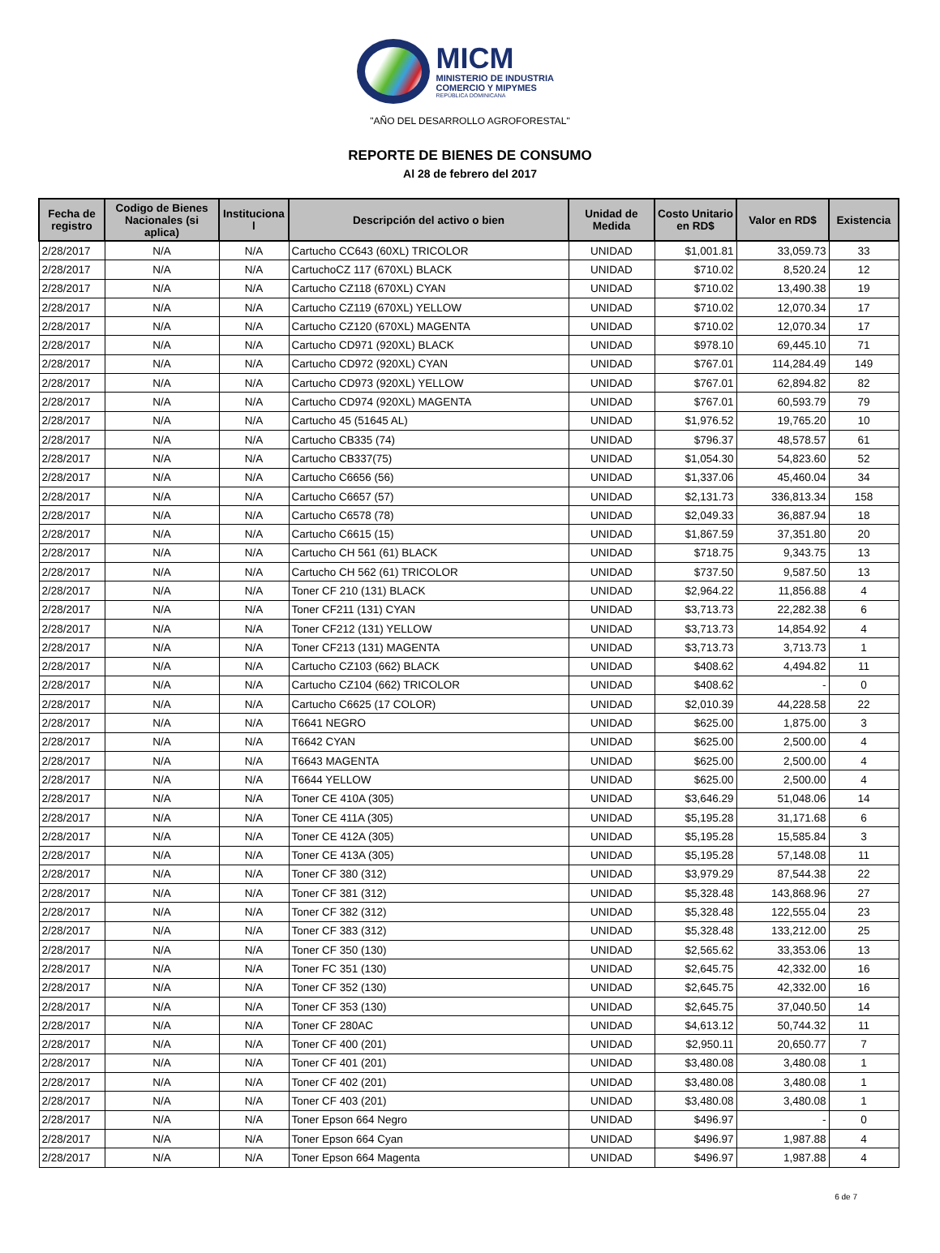MICM
MINISTERIO DE INDUSTRIA
COMERCIO Y MIPYMES
REPÚBLICA DOMINICANA
"AÑO DEL DESARROLLO AGROFORESTAL"
REPORTE DE BIENES DE CONSUMO
Al 28 de febrero del 2017
| Fecha de registro | Codigo de Bienes Nacionales (si aplica) | Instituciona l | Descripción del activo o bien | Unidad de Medida | Costo Unitario en RD$ | Valor en RD$ | Existencia |
| --- | --- | --- | --- | --- | --- | --- | --- |
| 2/28/2017 | N/A | N/A | Cartucho CC643 (60XL) TRICOLOR | UNIDAD | $1,001.81 | 33,059.73 | 33 |
| 2/28/2017 | N/A | N/A | CartuchoCZ 117 (670XL) BLACK | UNIDAD | $710.02 | 8,520.24 | 12 |
| 2/28/2017 | N/A | N/A | Cartucho CZ118 (670XL) CYAN | UNIDAD | $710.02 | 13,490.38 | 19 |
| 2/28/2017 | N/A | N/A | Cartucho CZ119 (670XL) YELLOW | UNIDAD | $710.02 | 12,070.34 | 17 |
| 2/28/2017 | N/A | N/A | Cartucho CZ120 (670XL) MAGENTA | UNIDAD | $710.02 | 12,070.34 | 17 |
| 2/28/2017 | N/A | N/A | Cartucho CD971 (920XL) BLACK | UNIDAD | $978.10 | 69,445.10 | 71 |
| 2/28/2017 | N/A | N/A | Cartucho CD972 (920XL) CYAN | UNIDAD | $767.01 | 114,284.49 | 149 |
| 2/28/2017 | N/A | N/A | Cartucho CD973 (920XL) YELLOW | UNIDAD | $767.01 | 62,894.82 | 82 |
| 2/28/2017 | N/A | N/A | Cartucho CD974 (920XL) MAGENTA | UNIDAD | $767.01 | 60,593.79 | 79 |
| 2/28/2017 | N/A | N/A | Cartucho 45 (51645 AL) | UNIDAD | $1,976.52 | 19,765.20 | 10 |
| 2/28/2017 | N/A | N/A | Cartucho CB335 (74) | UNIDAD | $796.37 | 48,578.57 | 61 |
| 2/28/2017 | N/A | N/A | Cartucho CB337(75) | UNIDAD | $1,054.30 | 54,823.60 | 52 |
| 2/28/2017 | N/A | N/A | Cartucho C6656 (56) | UNIDAD | $1,337.06 | 45,460.04 | 34 |
| 2/28/2017 | N/A | N/A | Cartucho C6657 (57) | UNIDAD | $2,131.73 | 336,813.34 | 158 |
| 2/28/2017 | N/A | N/A | Cartucho C6578 (78) | UNIDAD | $2,049.33 | 36,887.94 | 18 |
| 2/28/2017 | N/A | N/A | Cartucho C6615 (15) | UNIDAD | $1,867.59 | 37,351.80 | 20 |
| 2/28/2017 | N/A | N/A | Cartucho CH 561 (61) BLACK | UNIDAD | $718.75 | 9,343.75 | 13 |
| 2/28/2017 | N/A | N/A | Cartucho CH 562 (61) TRICOLOR | UNIDAD | $737.50 | 9,587.50 | 13 |
| 2/28/2017 | N/A | N/A | Toner CF 210 (131) BLACK | UNIDAD | $2,964.22 | 11,856.88 | 4 |
| 2/28/2017 | N/A | N/A | Toner CF211 (131) CYAN | UNIDAD | $3,713.73 | 22,282.38 | 6 |
| 2/28/2017 | N/A | N/A | Toner CF212 (131) YELLOW | UNIDAD | $3,713.73 | 14,854.92 | 4 |
| 2/28/2017 | N/A | N/A | Toner CF213 (131) MAGENTA | UNIDAD | $3,713.73 | 3,713.73 | 1 |
| 2/28/2017 | N/A | N/A | Cartucho CZ103 (662) BLACK | UNIDAD | $408.62 | 4,494.82 | 11 |
| 2/28/2017 | N/A | N/A | Cartucho CZ104 (662) TRICOLOR | UNIDAD | $408.62 | - | 0 |
| 2/28/2017 | N/A | N/A | Cartucho C6625 (17 COLOR) | UNIDAD | $2,010.39 | 44,228.58 | 22 |
| 2/28/2017 | N/A | N/A | T6641 NEGRO | UNIDAD | $625.00 | 1,875.00 | 3 |
| 2/28/2017 | N/A | N/A | T6642 CYAN | UNIDAD | $625.00 | 2,500.00 | 4 |
| 2/28/2017 | N/A | N/A | T6643 MAGENTA | UNIDAD | $625.00 | 2,500.00 | 4 |
| 2/28/2017 | N/A | N/A | T6644 YELLOW | UNIDAD | $625.00 | 2,500.00 | 4 |
| 2/28/2017 | N/A | N/A | Toner CE 410A (305) | UNIDAD | $3,646.29 | 51,048.06 | 14 |
| 2/28/2017 | N/A | N/A | Toner CE 411A (305) | UNIDAD | $5,195.28 | 31,171.68 | 6 |
| 2/28/2017 | N/A | N/A | Toner CE 412A (305) | UNIDAD | $5,195.28 | 15,585.84 | 3 |
| 2/28/2017 | N/A | N/A | Toner CE 413A (305) | UNIDAD | $5,195.28 | 57,148.08 | 11 |
| 2/28/2017 | N/A | N/A | Toner CF 380 (312) | UNIDAD | $3,979.29 | 87,544.38 | 22 |
| 2/28/2017 | N/A | N/A | Toner CF 381 (312) | UNIDAD | $5,328.48 | 143,868.96 | 27 |
| 2/28/2017 | N/A | N/A | Toner CF 382 (312) | UNIDAD | $5,328.48 | 122,555.04 | 23 |
| 2/28/2017 | N/A | N/A | Toner CF 383 (312) | UNIDAD | $5,328.48 | 133,212.00 | 25 |
| 2/28/2017 | N/A | N/A | Toner CF 350 (130) | UNIDAD | $2,565.62 | 33,353.06 | 13 |
| 2/28/2017 | N/A | N/A | Toner FC 351 (130) | UNIDAD | $2,645.75 | 42,332.00 | 16 |
| 2/28/2017 | N/A | N/A | Toner CF 352 (130) | UNIDAD | $2,645.75 | 42,332.00 | 16 |
| 2/28/2017 | N/A | N/A | Toner CF 353 (130) | UNIDAD | $2,645.75 | 37,040.50 | 14 |
| 2/28/2017 | N/A | N/A | Toner CF 280AC | UNIDAD | $4,613.12 | 50,744.32 | 11 |
| 2/28/2017 | N/A | N/A | Toner CF 400 (201) | UNIDAD | $2,950.11 | 20,650.77 | 7 |
| 2/28/2017 | N/A | N/A | Toner CF 401 (201) | UNIDAD | $3,480.08 | 3,480.08 | 1 |
| 2/28/2017 | N/A | N/A | Toner CF 402 (201) | UNIDAD | $3,480.08 | 3,480.08 | 1 |
| 2/28/2017 | N/A | N/A | Toner CF 403 (201) | UNIDAD | $3,480.08 | 3,480.08 | 1 |
| 2/28/2017 | N/A | N/A | Toner Epson 664 Negro | UNIDAD | $496.97 | - | 0 |
| 2/28/2017 | N/A | N/A | Toner Epson 664 Cyan | UNIDAD | $496.97 | 1,987.88 | 4 |
| 2/28/2017 | N/A | N/A | Toner Epson 664 Magenta | UNIDAD | $496.97 | 1,987.88 | 4 |
6 de 7